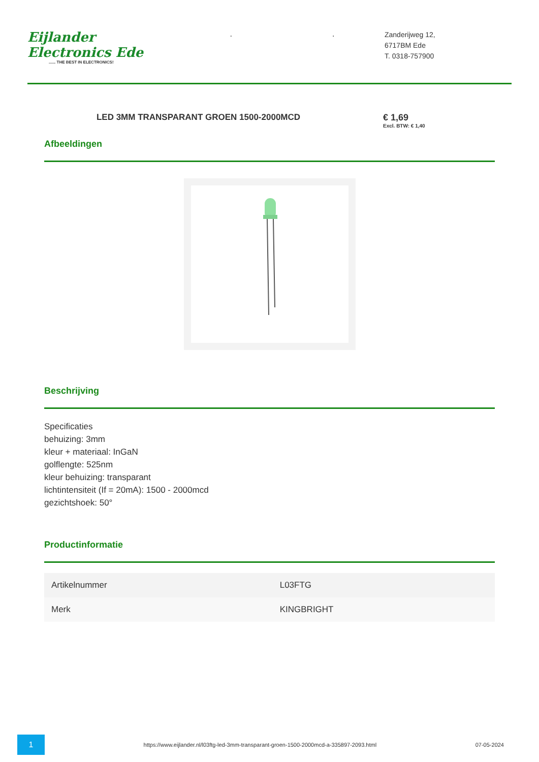Eijlander Electronics Ede...... THE BEST IN ELECTRONICS!
..
Zanderijweg 12,
6717BM Ede
T. 0318-757900
LED 3MM TRANSPARANT GROEN 1500-2000MCD
€ 1,69
Excl. BTW: € 1,40
Afbeeldingen
Beschrijving
Specificaties
behuizing: 3mm
kleur + materiaal: InGaN
golflengte: 525nm
kleur behuizing: transparant
lichtintensiteit (If = 20mA): 1500 - 2000mcd
gezichtshoek: 50°
Productinformatie
| Artikelnummer | L03FTG |
| Merk | KINGBRIGHT |
1
https://www.eijlander.nl/l03ftg-led-3mm-transparant-groen-1500-2000mcd-a-335897-2093.html
07-05-2024